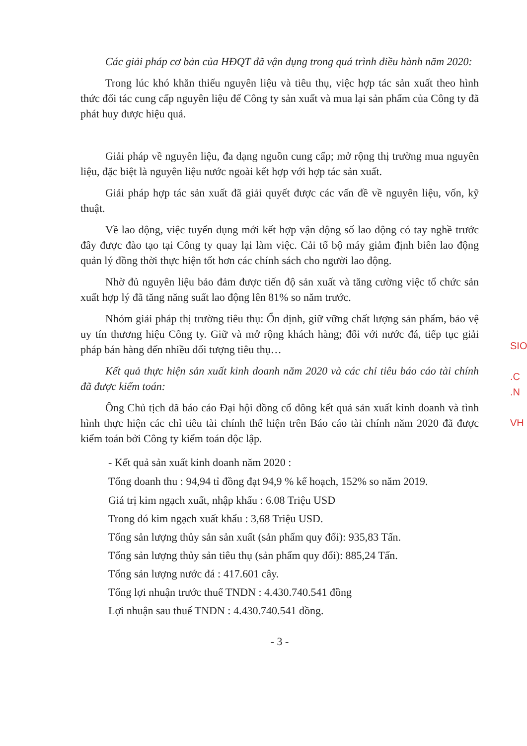Các giải pháp cơ bản của HĐQT đã vận dụng trong quá trình điều hành năm 2020:
Trong lúc khó khăn thiếu nguyên liệu và tiêu thụ, việc hợp tác sản xuất theo hình thức đối tác cung cấp nguyên liệu để Công ty sản xuất và mua lại sản phẩm của Công ty đã phát huy được hiệu quả.
Giải pháp về nguyên liệu, đa dạng nguồn cung cấp; mở rộng thị trường mua nguyên liệu, đặc biệt là nguyên liệu nước ngoài kết hợp với hợp tác sản xuất.
Giải pháp hợp tác sản xuất đã giải quyết được các vấn đề về nguyên liệu, vốn, kỹ thuật.
Về lao động, việc tuyển dụng mới kết hợp vận động số lao động có tay nghề trước đây được đào tạo tại Công ty quay lại làm việc. Cải tổ bộ máy giảm định biên lao động quản lý đồng thời thực hiện tốt hơn các chính sách cho người lao động.
Nhờ đủ nguyên liệu bảo đảm được tiến độ sản xuất và tăng cường việc tổ chức sản xuất hợp lý đã tăng năng suất lao động lên 81% so năm trước.
Nhóm giải pháp thị trường tiêu thụ: Ổn định, giữ vững chất lượng sản phẩm, bảo vệ uy tín thương hiệu Công ty. Giữ và mở rộng khách hàng; đối với nước đá, tiếp tục giải pháp bán hàng đến nhiều đối tượng tiêu thụ…
Kết quả thực hiện sản xuất kinh doanh năm 2020 và các chỉ tiêu báo cáo tài chính đã được kiểm toán:
Ông Chủ tịch đã báo cáo Đại hội đồng cổ đông kết quả sản xuất kinh doanh và tình hình thực hiện các chỉ tiêu tài chính thể hiện trên Báo cáo tài chính năm 2020 đã được kiểm toán bởi Công ty kiểm toán độc lập.
- Kết quả sản xuất kinh doanh năm 2020 :
Tổng doanh thu : 94,94 tỉ đồng đạt 94,9 % kế hoạch, 152% so năm 2019.
Giá trị kim ngạch xuất, nhập khẩu : 6.08 Triệu USD
Trong đó kim ngạch xuất khẩu : 3,68 Triệu USD.
Tổng sản lượng thủy sản sản xuất (sản phẩm quy đổi): 935,83 Tấn.
Tổng sản lượng thủy sản tiêu thụ (sản phẩm quy đổi): 885,24 Tấn.
Tổng sản lượng nước đá : 417.601 cây.
Tổng lợi nhuận trước thuế TNDN : 4.430.740.541 đồng
Lợi nhuận sau thuế TNDN : 4.430.740.541 đồng.
- 3 -
SIO
.C
.N
VH